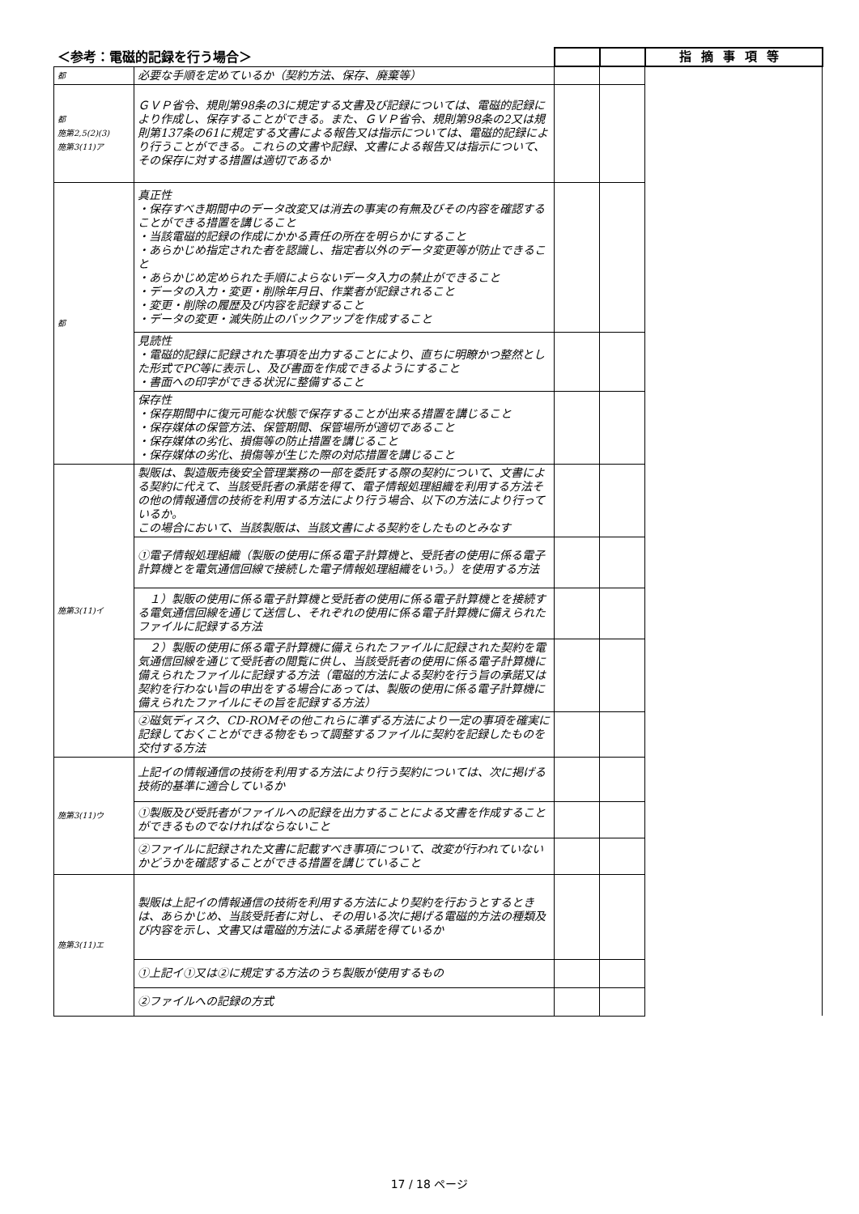| ＜参考：電磁的記録を行う場合＞ | | | | 指摘事項等 |
| --- | --- | --- | --- | --- |
| 都 | 必要な手順を定めているか（契約方法、保存、廃棄等） | | | |
| 都 施第2,5(2)(3) 施第3(11)ア | ＧＶＰ省令、規則第98条の3に規定する文書及び記録については、電磁的記録により作成し、保存することができる。また、ＧＶＰ省令、規則第98条の2又は規則第137条の61に規定する文書による報告又は指示については、電磁的記録により行うことができる。これらの文書や記録、文書による報告又は指示について、その保存に対する措置は適切であるか | | | |
| 都 | 真正性 ・保存すべき期間中のデータ改変又は消去の事実の有無及びその内容を確認することができる措置を講じること ・当該電磁的記録の作成にかかる責任の所在を明らかにすること ・あらかじめ指定された者を認識し、指定者以外のデータ変更等が防止できること ・あらかじめ定められた手順によらないデータ入力の禁止ができること ・データの入力・変更・削除年月日、作業者が記録されること ・変更・削除の履歴及び内容を記録すること ・データの変更・滅失防止のバックアップを作成すること | | | |
| | 見読性 ・電磁的記録に記録された事項を出力することにより、直ちに明瞭かつ整然とした形式でPC等に表示し、及び書面を作成できるようにすること ・書面への印字ができる状況に整備すること | | | |
| | 保存性 ・保存期間中に復元可能な状態で保存することが出来る措置を講じること ・保存媒体の保管方法、保管期間、保管場所が適切であること ・保存媒体の劣化、損傷等の防止措置を講じること ・保存媒体の劣化、損傷等が生じた際の対応措置を講じること | | | |
| 施第3(11)イ | 製販は、製造販売後安全管理業務の一部を委託する際の契約について、文書による契約に代えて、当該受託者の承諾を得て、電子情報処理組織を利用する方法その他の情報通信の技術を利用する方法により行う場合、以下の方法により行っているか。 この場合において、当該製販は、当該文書による契約をしたものとみなす | | | |
| | ①電子情報処理組織（製販の使用に係る電子計算機と、受託者の使用に係る電子計算機とを電気通信回線で接続した電子情報処理組織をいう。）を使用する方法 | | | |
| | １）製販の使用に係る電子計算機と受託者の使用に係る電子計算機とを接続する電気通信回線を通じて送信し、それぞれの使用に係る電子計算機に備えられたファイルに記録する方法 | | | |
| | ２）製販の使用に係る電子計算機に備えられたファイルに記録された契約を電気通信回線を通じて受託者の閲覧に供し、当該受託者の使用に係る電子計算機に備えられたファイルに記録する方法（電磁的方法による契約を行う旨の承諾又は契約を行わない旨の申出をする場合にあっては、製販の使用に係る電子計算機に備えられたファイルにその旨を記録する方法） | | | |
| | ②磁気ディスク、CD-ROMその他これらに準ずる方法により一定の事項を確実に記録しておくことができる物をもって調整するファイルに契約を記録したものを交付する方法 | | | |
| 施第3(11)ウ | 上記イの情報通信の技術を利用する方法により行う契約については、次に掲げる技術的基準に適合しているか | | | |
| | ①製販及び受託者がファイルへの記録を出力することによる文書を作成することができるものでなければならないこと | | | |
| | ②ファイルに記録された文書に記載すべき事項について、改変が行われていないかどうかを確認することができる措置を講じていること | | | |
| 施第3(11)エ | 製販は上記イの情報通信の技術を利用する方法により契約を行おうとするときは、あらかじめ、当該受託者に対し、その用いる次に掲げる電磁的方法の種類及び内容を示し、文書又は電磁的方法による承諾を得ているか | | | |
| | ①上記イ①又は②に規定する方法のうち製販が使用するもの | | | |
| | ②ファイルへの記録の方式 | | | |
17 / 18 ページ